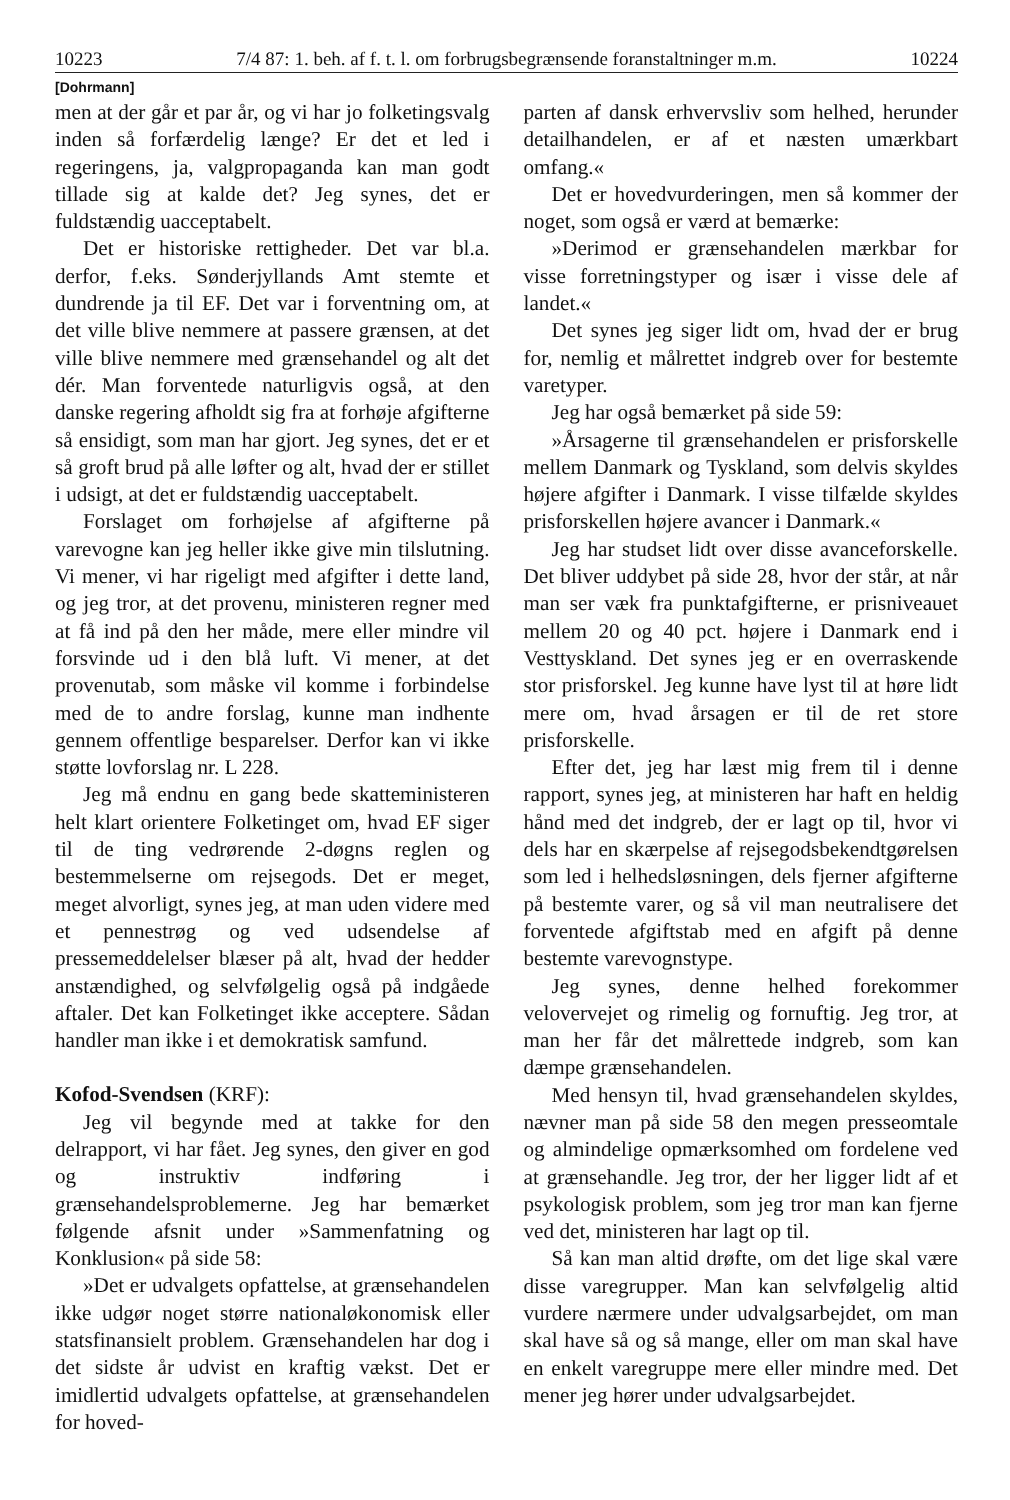10223 7/4 87: 1. beh. af f. t. l. om forbrugsbegrænsende foranstaltninger m.m. 10224
[Dohrmann]
men at der går et par år, og vi har jo folketingsvalg inden så forfærdelig længe? Er det et led i regeringens, ja, valgpropaganda kan man godt tillade sig at kalde det? Jeg synes, det er fuldstændig uacceptabelt.
Det er historiske rettigheder. Det var bl.a. derfor, f.eks. Sønderjyllands Amt stemte et dundrende ja til EF. Det var i forventning om, at det ville blive nemmere at passere grænsen, at det ville blive nemmere med grænsehandel og alt det dér. Man forventede naturligvis også, at den danske regering afholdt sig fra at forhøje afgifterne så ensidigt, som man har gjort. Jeg synes, det er et så groft brud på alle løfter og alt, hvad der er stillet i udsigt, at det er fuldstændig uacceptabelt.
Forslaget om forhøjelse af afgifterne på varevogne kan jeg heller ikke give min tilslutning. Vi mener, vi har rigeligt med afgifter i dette land, og jeg tror, at det provenu, ministeren regner med at få ind på den her måde, mere eller mindre vil forsvinde ud i den blå luft. Vi mener, at det provenutab, som måske vil komme i forbindelse med de to andre forslag, kunne man indhente gennem offentlige besparelser. Derfor kan vi ikke støtte lovforslag nr. L 228.
Jeg må endnu en gang bede skatteministeren helt klart orientere Folketinget om, hvad EF siger til de ting vedrørende 2-døgns reglen og bestemmelserne om rejsegods. Det er meget, meget alvorligt, synes jeg, at man uden videre med et pennestrøg og ved udsendelse af pressemeddelelser blæser på alt, hvad der hedder anstændighed, og selvfølgelig også på indgåede aftaler. Det kan Folketinget ikke acceptere. Sådan handler man ikke i et demokratisk samfund.
Kofod-Svendsen (KRF):
Jeg vil begynde med at takke for den delrapport, vi har fået. Jeg synes, den giver en god og instruktiv indføring i grænsehandelsproblemerne. Jeg har bemærket følgende afsnit under »Sammenfatning og Konklusion« på side 58:
»Det er udvalgets opfattelse, at grænsehandelen ikke udgør noget større nationaløkonomisk eller statsfinansielt problem. Grænsehandelen har dog i det sidste år udvist en kraftig vækst. Det er imidlertid udvalgets opfattelse, at grænsehandelen for hoved-
parten af dansk erhvervsliv som helhed, herunder detailhandelen, er af et næsten umærkbart omfang.«
Det er hovedvurderingen, men så kommer der noget, som også er værd at bemærke:
»Derimod er grænsehandelen mærkbar for visse forretningstyper og især i visse dele af landet.«
Det synes jeg siger lidt om, hvad der er brug for, nemlig et målrettet indgreb over for bestemte varetyper.
Jeg har også bemærket på side 59:
»Årsagerne til grænsehandelen er prisforskelle mellem Danmark og Tyskland, som delvis skyldes højere afgifter i Danmark. I visse tilfælde skyldes prisforskellen højere avancer i Danmark.«
Jeg har studset lidt over disse avanceforskelle. Det bliver uddybet på side 28, hvor der står, at når man ser væk fra punktafgifterne, er prisniveauet mellem 20 og 40 pct. højere i Danmark end i Vesttyskland. Det synes jeg er en overraskende stor prisforskel. Jeg kunne have lyst til at høre lidt mere om, hvad årsagen er til de ret store prisforskelle.
Efter det, jeg har læst mig frem til i denne rapport, synes jeg, at ministeren har haft en heldig hånd med det indgreb, der er lagt op til, hvor vi dels har en skærpelse af rejsegodsbekendtgørelsen som led i helhedsløsningen, dels fjerner afgifterne på bestemte varer, og så vil man neutralisere det forventede afgiftstab med en afgift på denne bestemte varevognstype.
Jeg synes, denne helhed forekommer velovervejet og rimelig og fornuftig. Jeg tror, at man her får det målrettede indgreb, som kan dæmpe grænsehandelen.
Med hensyn til, hvad grænsehandelen skyldes, nævner man på side 58 den megen presseomtale og almindelige opmærksomhed om fordelene ved at grænsehandle. Jeg tror, der her ligger lidt af et psykologisk problem, som jeg tror man kan fjerne ved det, ministeren har lagt op til.
Så kan man altid drøfte, om det lige skal være disse varegrupper. Man kan selvfølgelig altid vurdere nærmere under udvalgsarbejdet, om man skal have så og så mange, eller om man skal have en enkelt varegruppe mere eller mindre med. Det mener jeg hører under udvalgsarbejdet.